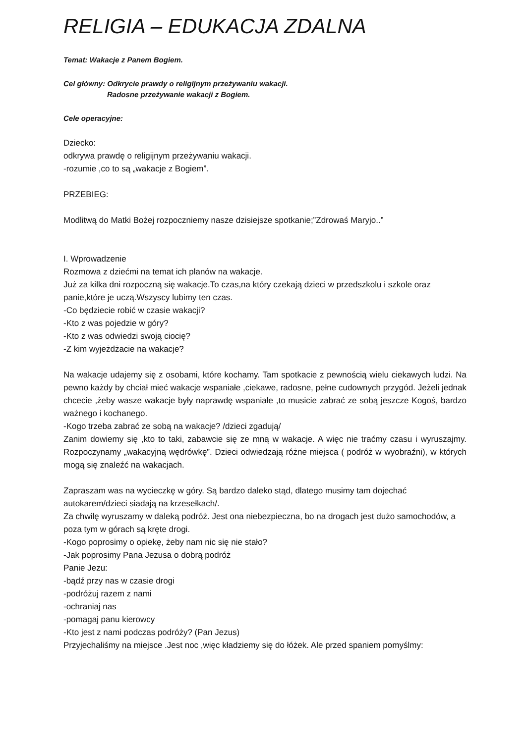RELIGIA – EDUKACJA ZDALNA
Temat: Wakacje z Panem Bogiem.
Cel główny: Odkrycie prawdy o religijnym przeżywaniu wakacji.
Radosne przeżywanie wakacji z Bogiem.
Cele operacyjne:
Dziecko:
odkrywa prawdę o religijnym przeżywaniu wakacji.
-rozumie ,co to są „wakacje z Bogiem”.
PRZEBIEG:
Modlitwą do Matki Bożej rozpoczniemy nasze dzisiejsze spotkanie;”Zdrowaś Maryjo..”
I. Wprowadzenie
Rozmowa z dziećmi na temat ich planów na wakacje.
Już za kilka dni rozpoczną się wakacje.To czas,na który czekają dzieci w przedszkolu i szkole oraz panie,które je uczą.Wszyscy lubimy ten czas.
-Co będziecie robić w czasie wakacji?
-Kto z was pojedzie w góry?
-Kto z was odwiedzi swoją ciocię?
-Z kim wyjeżdżacie na wakacje?
Na wakacje udajemy się z osobami, które kochamy. Tam spotkacie z pewnością wielu ciekawych ludzi. Na pewno każdy by chciał mieć wakacje wspaniałe ,ciekawe, radosne, pełne cudownych przygód. Jeżeli jednak chcecie ,żeby wasze wakacje były naprawdę wspaniałe ,to musicie zabrać ze sobą jeszcze Kogoś, bardzo ważnego i kochanego.
-Kogo trzeba zabrać ze sobą na wakacje? /dzieci zgadują/
Zanim dowiemy się ,kto to taki, zabawcie się ze mną w wakacje. A więc nie traćmy czasu i wyruszajmy. Rozpoczynamy „wakacyjną wędrówkę”. Dzieci odwiedzają różne miejsca ( podróż w wyobraźni), w których mogą się znaleźć na wakacjach.
Zapraszam was na wycieczkę w góry. Są bardzo daleko stąd, dlatego musimy tam dojechać autokarem/dzieci siadają na krzesełkach/.
Za chwilę wyruszamy w daleką podróż. Jest ona niebezpieczna, bo na drogach jest dużo samochodów, a poza tym w górach są kręte drogi.
-Kogo poprosimy o opiekę, żeby nam nic się nie stało?
-Jak poprosimy Pana Jezusa o dobrą podróż
Panie Jezu:
-bądź przy nas w czasie drogi
-podróżuj razem z nami
-ochraniaj nas
-pomagaj panu kierowcy
-Kto jest z nami podczas podróży? (Pan Jezus)
Przyjechaliśmy na miejsce .Jest noc ,więc kładziemy się do łóżek. Ale przed spaniem pomyślmy: